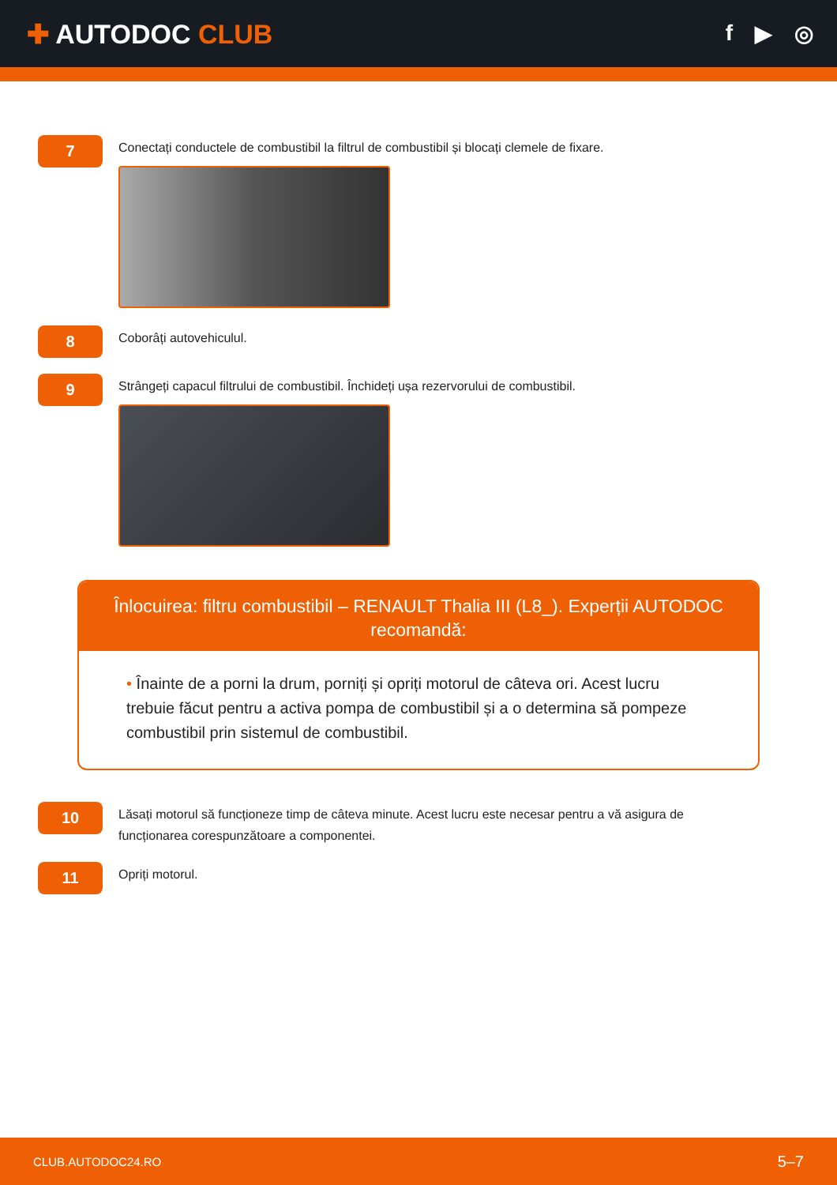✚ AUTODOC CLUB
f ▶ ◎
7
Conectați conductele de combustibil la filtrul de combustibil și blocați clemele de fixare.
8
Coborâți autovehiculul.
9
Strângeți capacul filtrului de combustibil. Închideți ușa rezervorului de combustibil.
Înlocuirea: filtru combustibil – RENAULT Thalia III (L8_). Experții AUTODOC recomandă:
• Înainte de a porni la drum, porniți și opriți motorul de câteva ori. Acest lucru trebuie făcut pentru a activa pompa de combustibil și a o determina să pompeze combustibil prin sistemul de combustibil.
10
Lăsați motorul să funcționeze timp de câteva minute. Acest lucru este necesar pentru a vă asigura de funcționarea corespunzătoare a componentei.
11
Opriți motorul.
CLUB.AUTODOC24.RO 5–7